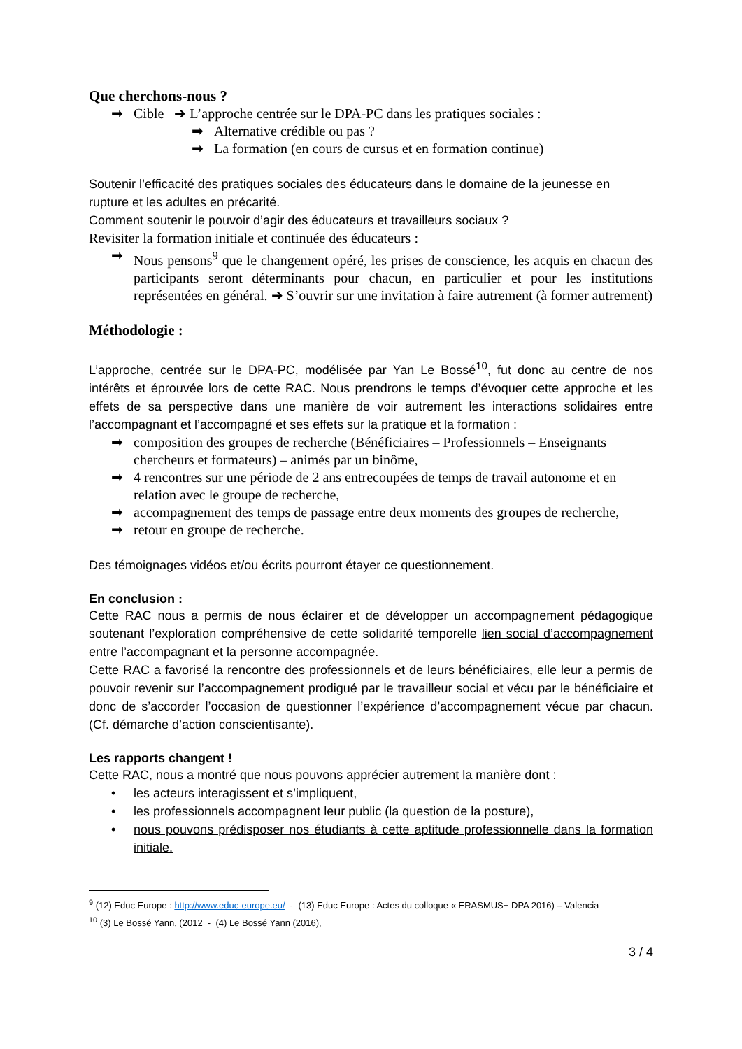Que cherchons-nous ?
➡ Cible ➔ L’approche centrée sur le DPA-PC dans les pratiques sociales :
➡ Alternative crédible ou pas ?
➡ La formation (en cours de cursus et en formation continue)
Soutenir l’efficacité des pratiques sociales des éducateurs dans le domaine de la jeunesse en rupture et les adultes en précarité.
Comment soutenir le pouvoir d’agir des éducateurs et travailleurs sociaux ?
Revisiter la formation initiale et continuée des éducateurs :
➡ Nous pensons<sup>9</sup> que le changement opéré, les prises de conscience, les acquis en chacun des participants seront déterminants pour chacun, en particulier et pour les institutions représentées en général. ➔ S’ouvrir sur une invitation à faire autrement (à former autrement)
Méthodologie :
L’approche, centrée sur le DPA-PC, modélisée par Yan Le Bossé<sup>10</sup>, fut donc au centre de nos intérêts et éprouvée lors de cette RAC. Nous prendrons le temps d’évoquer cette approche et les effets de sa perspective dans une manière de voir autrement les interactions solidaires entre l’accompagnant et l’accompagné et ses effets sur la pratique et la formation :
➡ composition des groupes de recherche (Bénéficiaires – Professionnels – Enseignants chercheurs et formateurs) – animés par un binôme,
➡ 4 rencontres sur une période de 2 ans entrecoupées de temps de travail autonome et en relation avec le groupe de recherche,
➡ accompagnement des temps de passage entre deux moments des groupes de recherche,
➡ retour en groupe de recherche.
Des témoignages vidéos et/ou écrits pourront étayer ce questionnement.
En conclusion :
Cette RAC nous a permis de nous éclairer et de développer un accompagnement pédagogique soutenant l’exploration compréhensive de cette solidarité temporelle lien social d’accompagnement entre l’accompagnant et la personne accompagnée.
Cette RAC a favorisé la rencontre des professionnels et de leurs bénéficiaires, elle leur a permis de pouvoir revenir sur l’accompagnement prodigué par le travailleur social et vécu par le bénéficiaire et donc de s’accorder l’occasion de questionner l’expérience d’accompagnement vécue par chacun. (Cf. démarche d’action conscientisante).
Les rapports changent !
Cette RAC, nous a montré que nous pouvons apprécier autrement la manière dont :
• les acteurs interagissent et s’impliquent,
• les professionnels accompagnent leur public (la question de la posture),
• nous pouvons prédisposer nos étudiants à cette aptitude professionnelle dans la formation initiale.
<sup>9</sup> (12) Educ Europe : http://www.educ-europe.eu/ - (13) Educ Europe : Actes du colloque « ERASMUS+ DPA 2016) – Valencia
<sup>10</sup> (3) Le Bossé Yann, (2012 - (4) Le Bossé Yann (2016),
3 / 4